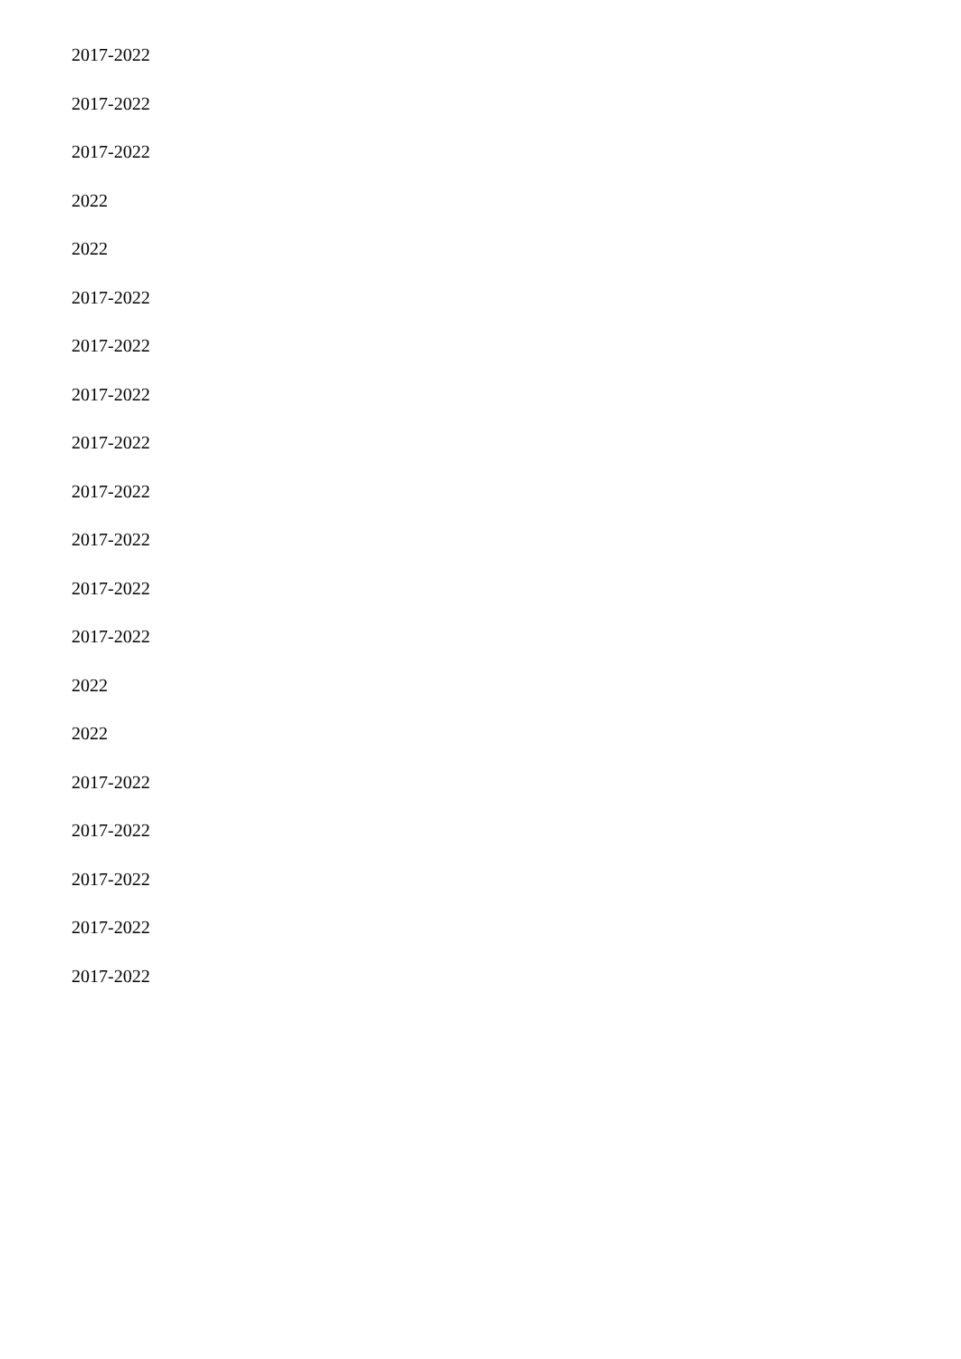2017-2022
2017-2022
2017-2022
2022
2022
2017-2022
2017-2022
2017-2022
2017-2022
2017-2022
2017-2022
2017-2022
2017-2022
2022
2022
2017-2022
2017-2022
2017-2022
2017-2022
2017-2022